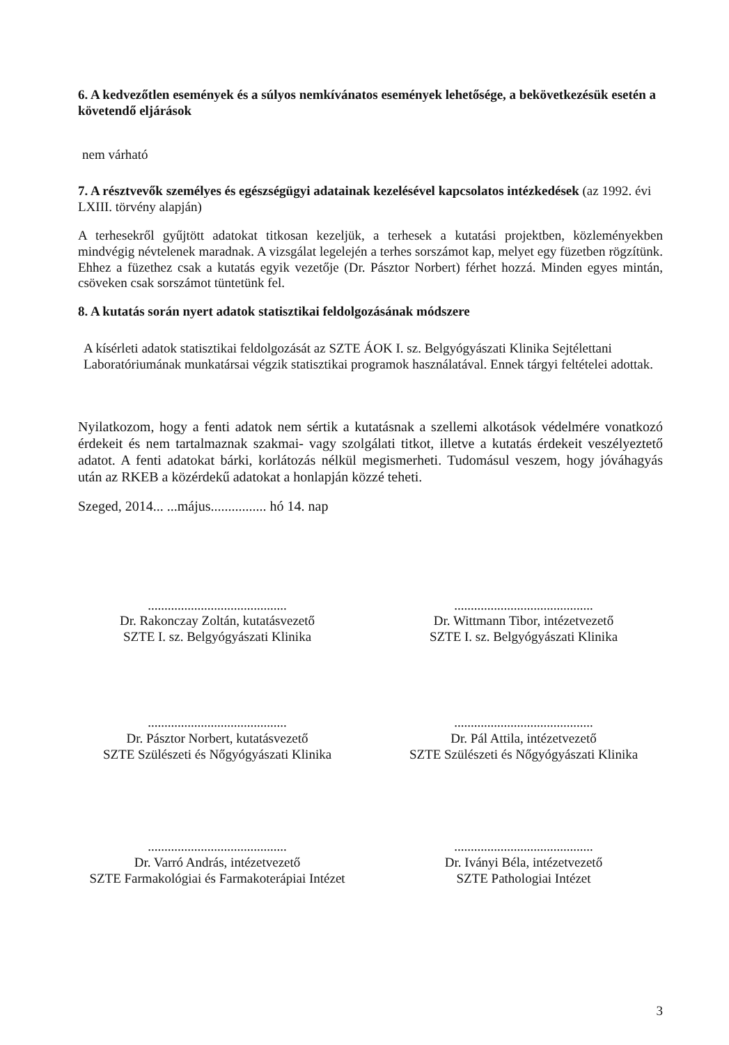6. A kedvezőtlen események és a súlyos nemkívánatos események lehetősége, a bekövetkezésük esetén a követendő eljárások
nem várható
7. A résztvevők személyes és egészségügyi adatainak kezelésével kapcsolatos intézkedések (az 1992. évi LXIII. törvény alapján)
A terhesekről gyűjtött adatokat titkosan kezeljük, a terhesek a kutatási projektben, közleményekben mindvégig névtelenek maradnak. A vizsgálat legelején a terhes sorszámot kap, melyet egy füzetben rögzítünk. Ehhez a füzethez csak a kutatás egyik vezetője (Dr. Pásztor Norbert) férhet hozzá. Minden egyes mintán, csöveken csak sorszámot tüntetünk fel.
8. A kutatás során nyert adatok statisztikai feldolgozásának módszere
A kísérleti adatok statisztikai feldolgozását az SZTE ÁOK I. sz. Belgyógyászati Klinika Sejtélettani Laboratóriumának munkatársai végzik statisztikai programok használatával. Ennek tárgyi feltételei adottak.
Nyilatkozom, hogy a fenti adatok nem sértik a kutatásnak a szellemi alkotások védelmére vonatkozó érdekeit és nem tartalmaznak szakmai- vagy szolgálati titkot, illetve a kutatás érdekeit veszélyeztető adatot. A fenti adatokat bárki, korlátozás nélkül megismerheti. Tudomásul veszem, hogy jóváhagyás után az RKEB a közérdekű adatokat a honlapján közzé teheti.
Szeged, 2014... ...május................ hó 14. nap
..........................................
Dr. Rakonczay Zoltán, kutatásvezető
SZTE I. sz. Belgyógyászati Klinika
..........................................
Dr. Wittmann Tibor, intézetvezető
SZTE I. sz. Belgyógyászati Klinika
..........................................
Dr. Pásztor Norbert, kutatásvezető
SZTE Szülészeti és Nőgyógyászati Klinika
..........................................
Dr. Pál Attila, intézetvezető
SZTE Szülészeti és Nőgyógyászati Klinika
..........................................
Dr. Varró András, intézetvezető
SZTE Farmakológiai és Farmakoterápiai Intézet
..........................................
Dr. Iványi Béla, intézetvezető
SZTE Pathologiai Intézet
3